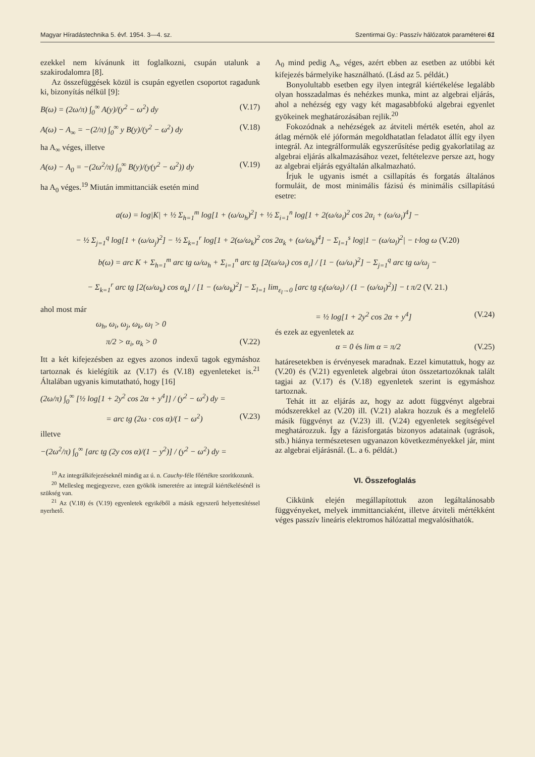Magyar Híradástechnika 5. évf. 1954. 3—4. sz. Szentirmai Gy.: Passzív hálózatok paraméterei 61
ezekkel nem kívánunk itt foglalkozni, csupán utalunk a szakirodalomra [8].
Az összefüggések közül is csupán egyetlen csoportot ragadunk ki, bizonyítás nélkül [9]:
B(ω) = (2ω/π) ∫<sub>0</sub><sup>∞</sup> A(y)/(y<sup>2</sup> − ω<sup>2</sup>) dy (V.17)
A(ω) − A<sub>∞</sub> = −(2/π) ∫<sub>0</sub><sup>∞</sup> y B(y)/(y<sup>2</sup> − ω<sup>2</sup>) dy (V.18)
ha A<sub>∞</sub> véges, illetve
A(ω) − A<sub>0</sub> = −(2ω<sup>2</sup>/π) ∫<sub>0</sub><sup>∞</sup> B(y)/(y(y<sup>2</sup> − ω<sup>2</sup>)) dy (V.19)
ha A<sub>0</sub> véges.<sup>19</sup> Miután immittanciák esetén mind
A<sub>0</sub> mind pedig A<sub>∞</sub> véges, azért ebben az esetben az utóbbi két kifejezés bármelyike használható. (Lásd az 5. példát.)
Bonyolultabb esetben egy ilyen integrál kiértékelése legalább olyan hosszadalmas és nehézkes munka, mint az algebrai eljárás, ahol a nehézség egy vagy két magasabbfokú algebrai egyenlet gyökeinek meghatározásában rejlik.<sup>20</sup>
Fokozódnak a nehézségek az átviteli mérték esetén, ahol az átlag mérnök elé jóformán megoldhatatlan feladatot állít egy ilyen integrál. Az integrálformulák egyszerűsítése pedig gyakorlatilag az algebrai eljárás alkalmazásához vezet, feltételezve persze azt, hogy az algebrai eljárás egyáltalán alkalmazható.
Írjuk le ugyanis ismét a csillapítás és forgatás általános formuláit, de most minimális fázisú és minimális csillapítású esetre:
a(ω) = log|K| + ½ Σ<sub>h=1</sub><sup>m</sup> log[1 + (ω/ω<sub>h</sub>)<sup>2</sup>] + ½ Σ<sub>i=1</sub><sup>n</sup> log[1 + 2(ω/ω<sub>i</sub>)<sup>2</sup> cos 2α<sub>i</sub> + (ω/ω<sub>i</sub>)<sup>4</sup>] −
− ½ Σ<sub>j=1</sub><sup>q</sup> log[1 + (ω/ω<sub>j</sub>)<sup>2</sup>] − ½ Σ<sub>k=1</sub><sup>r</sup> log[1 + 2(ω/ω<sub>k</sub>)<sup>2</sup> cos 2α<sub>k</sub> + (ω/ω<sub>k</sub>)<sup>4</sup>] − Σ<sub>l=1</sub><sup>s</sup> log|1 − (ω/ω<sub>l</sub>)<sup>2</sup>| − t·log ω (V.20)
b(ω) = arc K + Σ<sub>h=1</sub><sup>m</sup> arc tg ω/ω<sub>h</sub> + Σ<sub>i=1</sub><sup>n</sup> arc tg [2(ω/ω<sub>i</sub>) cos α<sub>i</sub>] / [1 − (ω/ω<sub>i</sub>)<sup>2</sup>] − Σ<sub>j=1</sub><sup>q</sup> arc tg ω/ω<sub>j</sub> −
− Σ<sub>k=1</sub><sup>r</sup> arc tg [2(ω/ω<sub>k</sub>) cos α<sub>k</sub>] / [1 − (ω/ω<sub>k</sub>)<sup>2</sup>] − Σ<sub>l=1</sub> lim<sub>ε<sub>l</sub>→0</sub> [arc tg ε<sub>l</sub>(ω/ω<sub>l</sub>) / (1 − (ω/ω<sub>l</sub>)<sup>2</sup>)] − t π/2 (V. 21.)
ahol most már
ω<sub>h</sub>, ω<sub>i</sub>, ω<sub>j</sub>, ω<sub>k</sub>, ω<sub>l</sub> > 0
π/2 > α<sub>i</sub>, α<sub>k</sub> > 0 (V.22)
Itt a két kifejezésben az egyes azonos indexű tagok egymáshoz tartoznak és kielégítik az (V.17) és (V.18) egyenleteket is.<sup>21</sup> Általában ugyanis kimutatható, hogy [16]
(2ω/π) ∫<sub>0</sub><sup>∞</sup> [½ log[1 + 2y<sup>2</sup> cos 2α + y<sup>4</sup>]] / (y<sup>2</sup> − ω<sup>2</sup>) dy =
= arc tg (2ω · cos α)/(1 − ω<sup>2</sup>) (V.23)
illetve
−(2ω<sup>2</sup>/π) ∫<sub>0</sub><sup>∞</sup> [arc tg (2y cos α)/(1 − y<sup>2</sup>)] / (y<sup>2</sup> − ω<sup>2</sup>) dy =
<sup>19</sup> Az integrálkifejezéseknél mindig az ú. n. Cauchy-féle főértékre szorítkozunk.
<sup>20</sup> Mellesleg megjegyezve, ezen gyökök ismeretére az integrál kiértékelésénél is szükség van.
<sup>21</sup> Az (V.18) és (V.19) egyenletek egyikéből a másik egyszerű helyettesítéssel nyerhető.
= ½ log[1 + 2y<sup>2</sup> cos 2α + y<sup>4</sup>] (V.24)
és ezek az egyenletek az
α = 0 és lim α = π/2 (V.25)
határesetekben is érvényesek maradnak. Ezzel kimutattuk, hogy az (V.20) és (V.21) egyenletek algebrai úton összetartozóknak talált tagjai az (V.17) és (V.18) egyenletek szerint is egymáshoz tartoznak.
Tehát itt az eljárás az, hogy az adott függvényt algebrai módszerekkel az (V.20) ill. (V.21) alakra hozzuk és a megfelelő másik függvényt az (V.23) ill. (V.24) egyenletek segítségével meghatározzuk. Így a fázisforgatás bizonyos adatainak (ugrások, stb.) hiánya természetesen ugyanazon következményekkel jár, mint az algebrai eljárásnál. (L. a 6. példát.)
VI. Összefoglalás
Cikkünk elején megállapítottuk azon legáltalánosabb függvényeket, melyek immittanciaként, illetve átviteli mértékként véges passzív lineáris elektromos hálózattal megvalósíthatók.